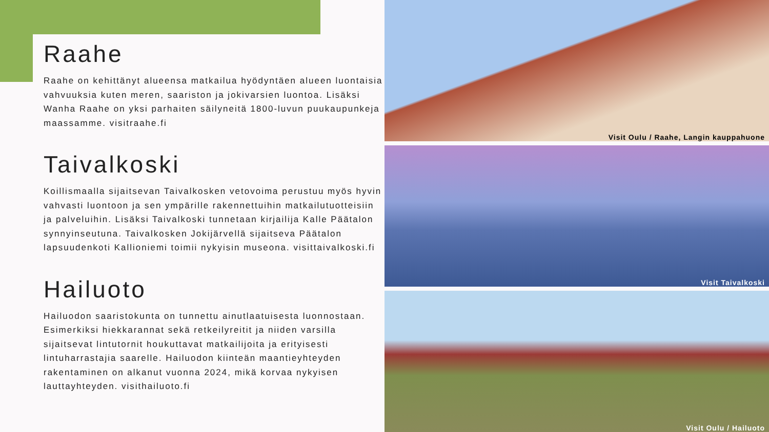Raahe
Raahe on kehittänyt alueensa matkailua hyödyntäen alueen luontaisia vahvuuksia kuten meren, saariston ja jokivarsien luontoa. Lisäksi Wanha Raahe on yksi parhaiten säilyneitä 1800-luvun puukaupunkeja maassamme. visitraahe.fi
Taivalkoski
Koillismaalla sijaitsevan Taivalkosken vetovoima perustuu myös hyvin vahvasti luontoon ja sen ympärille rakennettuihin matkailutuotteisiin ja palveluihin. Lisäksi Taivalkoski tunnetaan kirjailija Kalle Päätalon synnyinseutuna. Taivalkosken Jokijärvellä sijaitseva Päätalon lapsuudenkoti Kallioniemi toimii nykyisin museona. visittaivalkoski.fi
Hailuoto
Hailuodon saaristokunta on tunnettu ainutlaatuisesta luonnostaan. Esimerkiksi hiekkarannat sekä retkeilyreitit ja niiden varsilla sijaitsevat lintutornit houkuttavat matkailijoita ja erityisesti lintuharrastajia saarelle. Hailuodon kiinteän maantieyhteyden rakentaminen on alkanut vuonna 2024, mikä korvaa nykyisen lauttayhteyden. visithailuoto.fi
Visit Oulu / Raahe, Langin kauppahuone
Visit Taivalkoski
Visit Oulu / Hailuoto